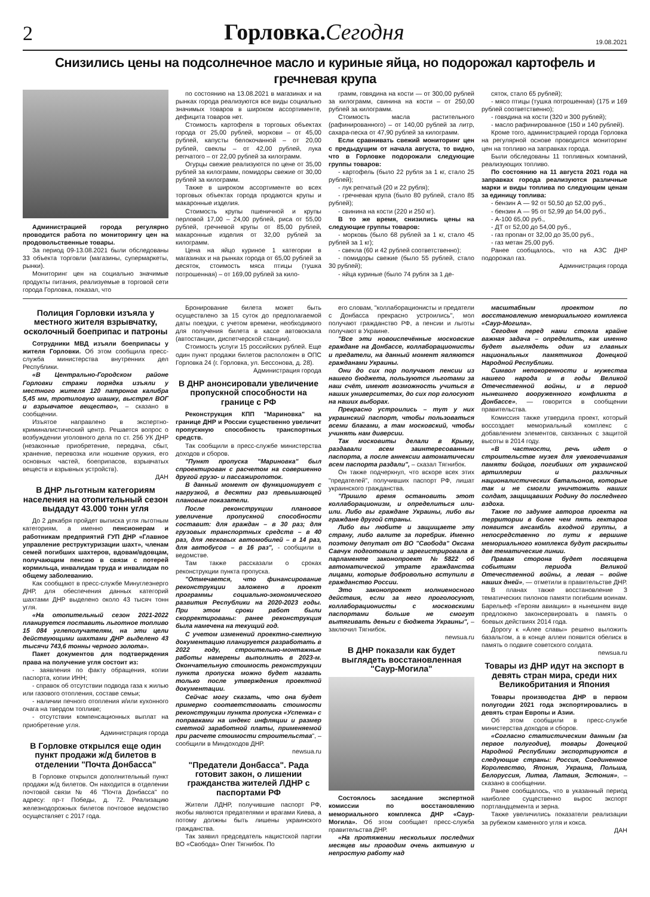2 Горловка.Сегодня 19.08.2021
Снизились цены на подсолнечное масло и куриные яйца, но подорожал картофель и гречневая крупа
Администрацией города регулярно проводится работа по мониторингу цен на продовольственные товары.
За период 09-13.08.2021 были обследованы 33 объекта торговли (магазины, супермаркеты, рынки).
Мониторинг цен на социально значимые продукты питания, реализуемые в торговой сети города Горловка, показал, что
по состоянию на 13.08.2021 в магазинах и на рынках города реализуются все виды социально значимых товаров в широком ассортименте, дефицита товаров нет.
Стоимость картофеля в торговых объектах города от 25,00 рублей, моркови – от 45,00 рублей, капусты белокочанной – от 20,00 рублей, свеклы – от 42,00 рублей, лука репчатого – от 22,00 рублей за килограмм.
Огурцы свежие реализуются по цене от 35,00 рублей за килограмм, помидоры свежие от 30,00 рублей за килограмм.
Также в широком ассортименте во всех торговых объектах города продаются крупы и макаронные изделия.
Стоимость крупы пшеничной и крупы перловой 17,00 – 24,00 рублей, риса от 55,00 рублей, гречневой крупы от 85,00 рублей, макаронные изделия от 32,00 рублей за килограмм.
Цена на яйцо куриное 1 категории в магазинах и на рынках города от 65,00 рублей за десяток, стоимость мяса птицы (тушка потрошенная) – от 169,00 рублей за кило-
грамм, говядина на кости — от 300,00 рублей за килограмм, свинина на кости – от 250,00 рублей за килограмм.
Стоимость масла растительного (рафинированного) – от 140,00 рублей за литр, сахара-песка от 47,90 рублей за килограмм.
Если сравнивать свежий мониторинг цен с предыдущим от начала августа, то видно, что в Горловке подорожали следующие группы товаров:
- картофель (было 22 рубля за 1 кг, стало 25 рублей);
- лук репчатый (20 и 22 рубля);
- гречневая крупа (было 80 рублей, стало 85 рублей);
- свинина на кости (220 и 250 кг).
В то же время, снизились цены на следующие группы товаров:
- морковь (было 68 рублей за 1 кг, стало 45 рублей за 1 кг);
- свекла (60 и 42 рублей соответственно);
- помидоры свежие (было 55 рублей, стало 30 рублей);
- яйца куриные (было 74 рубля за 1 де-
сяток, стало 65 рублей);
- мясо птицы (тушка потрошенная) (175 и 169 рублей соответственно);
- говядина на кости (320 и 300 рублей);
- масло рафинированное (150 и 140 рублей).
Кроме того, администрацией города Горловка на регулярной основе проводится мониторинг цен на топливо на заправках города.
Были обследованы 11 топливных компаний, реализующих топливо.
По состоянию на 11 августа 2021 года на заправках города реализуются различные марки и виды топлива по следующим ценам за единицу топлива:
- бензин А — 92 от 50,50 до 52,00 руб.,
- бензин А — 95 от 52,99 до 54,00 руб.,
- А-100 65,00 руб.,
- ДТ от 52,00 до 54,00 руб.,
- газ пропан от 32,00 до 35,00 руб.,
- газ метан 25,00 руб.
Ранее сообщалось, что на АЗС ДНР подорожал газ.
Администрация города
Полиция Горловки изъяла у местного жителя взрывчатку, осколочный боеприпас и патроны
Сотрудники МВД изъяли боеприпасы у жителя Горловки. Об этом сообщила пресс-служба министерства внутренних дел Республики.
«В Центрально-Городском районе Горловки стражи порядка изъяли у местного жителя 120 патронов калибра 5,45 мм, тротиловую шашку, выстрел ВОГ и взрывчатое вещество», – сказано в сообщении.
Изъятое направлено в экспертно-криминалистический центр. Решается вопрос о возбуждении уголовного дела по ст. 256 УК ДНР (незаконные приобретение, передача, сбыт, хранение, перевозка или ношение оружия, его основных частей, боеприпасов, взрывчатых веществ и взрывных устройств).
ДАН
В ДНР льготным категориям населения на отопительный сезон выдадут 43.000 тонн угля
До 2 декабря пройдет выписка угля льготным категориям, а именно пенсионерам и работникам предприятий ГУП ДНР «Главное управление реструктуризации шахт», членам семей погибших шахтеров, вдовам/вдовцам, получающим пенсию в связи с потерей кормильца, инвалидам труда и инвалидам по общему заболеванию.
Как сообщают в пресс-службе Минуглеэнерго ДНР, для обеспечения данных категорий шахтами ДНР выделено около 43 тысяч тонн угля.
«На отопительный сезон 2021-2022 планируется поставить льготное топливо 15 084 углеполучателям, на эти цели действующими шахтами ДНР выделено 43 тысячи 743,6 тонны черного золота».
Пакет документов для подтверждения права на получение угля состоит из:
- заявления по факту обращения, копии паспорта, копии ИНН;
- справок об отсутствии подвода газа к жилью или газового отопления, составе семьи;
- наличии печного отопления и/или кухонного очага на твердом топливе;
- отсутствии компенсационных выплат на приобретение угля.
Администрация города
В Горловке открылся еще один пункт продажи ж/д билетов в отделении "Почта Донбасса"
В Горловке открылся дополнительный пункт продажи ж/д билетов. Он находится в отделении почтовой связи № 46 "Почта Донбасса" по адресу: пр-т Победы, д. 72. Реализацию железнодорожных билетов почтовое ведомство осуществляет с 2017 года.
Бронирование билета может быть осуществлено за 15 суток до предполагаемой даты поездки, с учетом времени, необходимого для получения билета в кассе автовокзала (автостанции, диспетчерской станции).
Стоимость услуги 15 российских рублей. Еще один пункт продажи билетов расположен в ОПС Горловка 24 (г. Горловка, ул. Бессонова, д. 28).
Администрация города
В ДНР анонсировали увеличение пропускной способности на границе с РФ
Реконструкция КПП "Мариновка" на границе ДНР и России существенно увеличит пропускную способность транспортных средств.
Так сообщили в пресс-службе министерства доходов и сборов.
"Пункт пропуска "Мариновка" был спроектирован с расчетом на совершенно другой грузо- и пассажиропоток.
В данный момент он функционирует с нагрузкой, в десятки раз превышающей плановые показатели.
После реконструкции плановое увеличение пропускной способности составит: для граждан – в 30 раз; для грузовых транспортных средств – в 40 раз, для легковых автомобилей – в 14 раз, для автобусов – в 16 раз", - сообщили в ведомстве.
Там также рассказали о сроках реконструкции пункта пропуска.
"Отмечается, что финансирование реконструкции заложено в проект программы социально-экономического развития Республики на 2020-2023 годы. При этом сроки работ были скорректированы: ранее реконструкция была намечена на текущий год.
С учетом изменений проектно-сметную документацию планируется разработать в 2022 году, строительно-монтажные работы намерены выполнить в 2023-м. Окончательную стоимость реконструкции пункта пропуска можно будет назвать только после утверждения проектной документации.
Сейчас могу сказать, что она будет примерно соответствовать стоимости реконструкции пункта пропуска «Успенка» с поправками на индекс инфляции и размер сметной заработной платы, применяемой при расчете стоимости строительства", – сообщили в Миндоходов ДНР.
newsua.ru
"Предатели Донбасса". Рада готовит закон, о лишении гражданства жителей ЛДНР с паспортами РФ
Жители ЛДНР, получившие паспорт РФ, якобы являются предателями и врагами Киева, а потому должны быть лишены украинского гражданства.
Так заявил председатель нацистской партии ВО «Свобода» Олег Тягнибок. По
его словам, "коллаборационисты и предатели с Донбасса прекрасно устроились", мол получают гражданство РФ, а пенсии и льготы получают в Украине.
"Все эти новоиспечённые московские граждане на Донбассе, коллаборационисты и предатели, на данный момент являются гражданами Украины.
Они до сих пор получают пенсии из нашего бюджета, пользуются льготами за наш счёт, имеют возможность учиться в наших университетах, до сих пор голосуют на наших выборах.
Прекрасно устроились – тут у них украинский паспорт, чтобы пользоваться всеми благами, а там московский, чтобы учинять нам диверсии.
Так московиты делали в Крыму, раздавали всем заинтересованным паспорта, а после аннексии автоматически всем паспорта раздали", – сказал Тягнибок.
Он также подчеркнул, что вскоре всех этих "предателей", получивших паспорт РФ, лишат украинского гражданства.
"Пришло время остановить этот коллаборационизм, и определиться или-или. Либо вы граждане Украины, либо вы граждане другой страны.
Либо вы любите и защищаете эту страну, либо валите за поребрик. Именно поэтому депутат от ВО "Свобода" Оксана Савчук подготовила и зарегистрировала в парламенте законопроект №5822 об автоматической утрате гражданства лицами, которые добровольно вступили в гражданство России.
Это законопроект молниеносного действия, если за него проголосуют, коллаборационисты с московскими паспортами больше не смогут вытягивать деньги с бюджета Украины", – заключил Тягнибок.
newsua.ru
В ДНР показали как будет выглядеть восстановленная "Саур-Могила"
Состоялось заседание экспертной комиссии по восстановлению мемориального комплекса ДНР «Саур-Могила». Об этом сообщает пресс-служба правительства ДНР.
«На протяжении нескольких последних месяцев мы проводим очень активную и непростую работу над
масштабным проектом по восстановлению мемориального комплекса «Саур-Могила».
Сегодня перед нами стояла крайне важная задача – определить, как именно будет выглядеть один из главных национальных памятников Донецкой Народной Республики.
Символ непокоренности и мужества нашего народа и в годы Великой Отечественной войны, и в период нынешнего вооруженного конфликта в Донбассе», — говорится в сообщении правительства.
Комиссия также утвердила проект, который воссоздает мемориальный комплекс с добавлением элементов, связанных с защитой высоты в 2014 году.
«В частности, речь идет о строительстве музея для увековечивания памяти бойцов, погибших от украинской артиллерии и различных националистических батальонов, которые так и не смогли уничтожить наших солдат, защищавших Родину до последнего вздоха.
Также по задумке авторов проекта на территории в более чем пять гектаров появится ансамбль входной группы, а непосредственно по пути к вершине мемориального комплекса будут раскрыты две тематические линии.
Правая сторона будет посвящена событиям периода Великой Отечественной войны, а левая – войне наших дней», — отметили в правительстве ДНР.
В планах также восстановление 3 тематических пилонов памяти погибшим воинам. Барельеф «Героям авиации» в нынешнем виде предложено законсервировать в память о боевых действиях 2014 года.
Дорогу к «Алее славы» решено выложить базальтом, а в конце аллеи появится обелиск в память о подвиге советского солдата.
newsua.ru
Товары из ДНР идут на экспорт в девять стран мира, среди них Великобритания и Япония
Товары производства ДНР в первом полугодии 2021 года экспортировались в девять стран Европы и Азии.
Об этом сообщили в пресс-службе министерства доходов и сборов.
«Согласно статистическим данным (за первое полугодие), товары Донецкой Народной Республики экспортируются в следующие страны: Россия, Соединенное Королевство, Япония, Украина, Польша, Белоруссия, Литва, Латвия, Эстония», – сказано в сообщении.
Ранее сообщалось, что в указанный период наиболее существенно вырос экспорт портландцемента и зерна.
Также увеличились показатели реализации за рубежом каменного угля и кокса.
ДАН